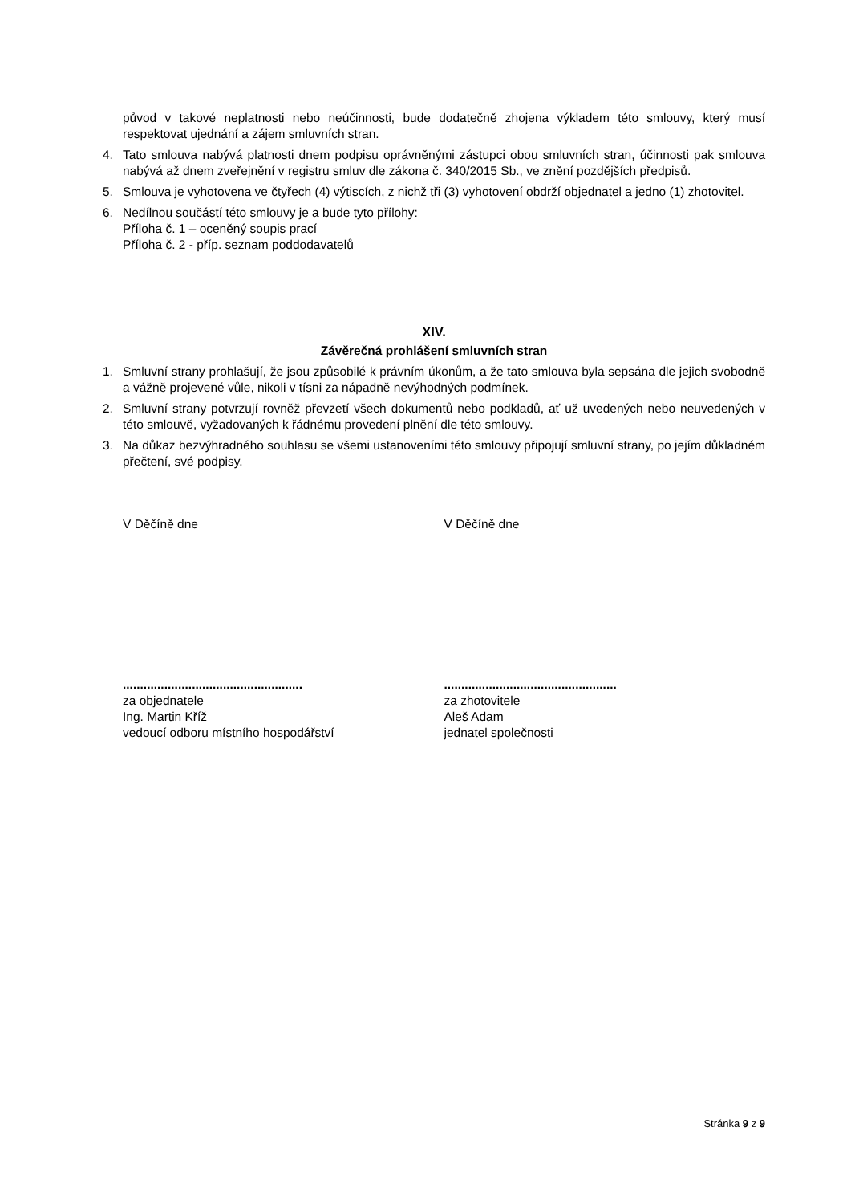původ v takové neplatnosti nebo neúčinnosti, bude dodatečně zhojena výkladem této smlouvy, který musí respektovat ujednání a zájem smluvních stran.
4. Tato smlouva nabývá platnosti dnem podpisu oprávněnými zástupci obou smluvních stran, účinnosti pak smlouva nabývá až dnem zveřejnění v registru smluv dle zákona č. 340/2015 Sb., ve znění pozdějších předpisů.
5. Smlouva je vyhotovena ve čtyřech (4) výtiscích, z nichž tři (3) vyhotovení obdrží objednatel a jedno (1) zhotovitel.
6. Nedílnou součástí této smlouvy je a bude tyto přílohy:
Příloha č. 1 – oceněný soupis prací
Příloha č. 2 - příp. seznam poddodavatelů
XIV.
Závěrečná prohlášení smluvních stran
1. Smluvní strany prohlašují, že jsou způsobilé k právním úkonům, a že tato smlouva byla sepsána dle jejich svobodně a vážně projevené vůle, nikoli v tísni za nápadně nevýhodných podmínek.
2. Smluvní strany potvrzují rovněž převzetí všech dokumentů nebo podkladů, ať už uvedených nebo neuvedených v této smlouvě, vyžadovaných k řádnému provedení plnění dle této smlouvy.
3. Na důkaz bezvýhradného souhlasu se všemi ustanoveními této smlouvy připojují smluvní strany, po jejím důkladném přečtení, své podpisy.
V Děčíně dne V Děčíně dne
....................................................
za objednatele
Ing. Martin Kříž
vedoucí odboru místního hospodářství
..................................................
za zhotovitele
Aleš Adam
jednatel společnosti
Stránka 9 z 9